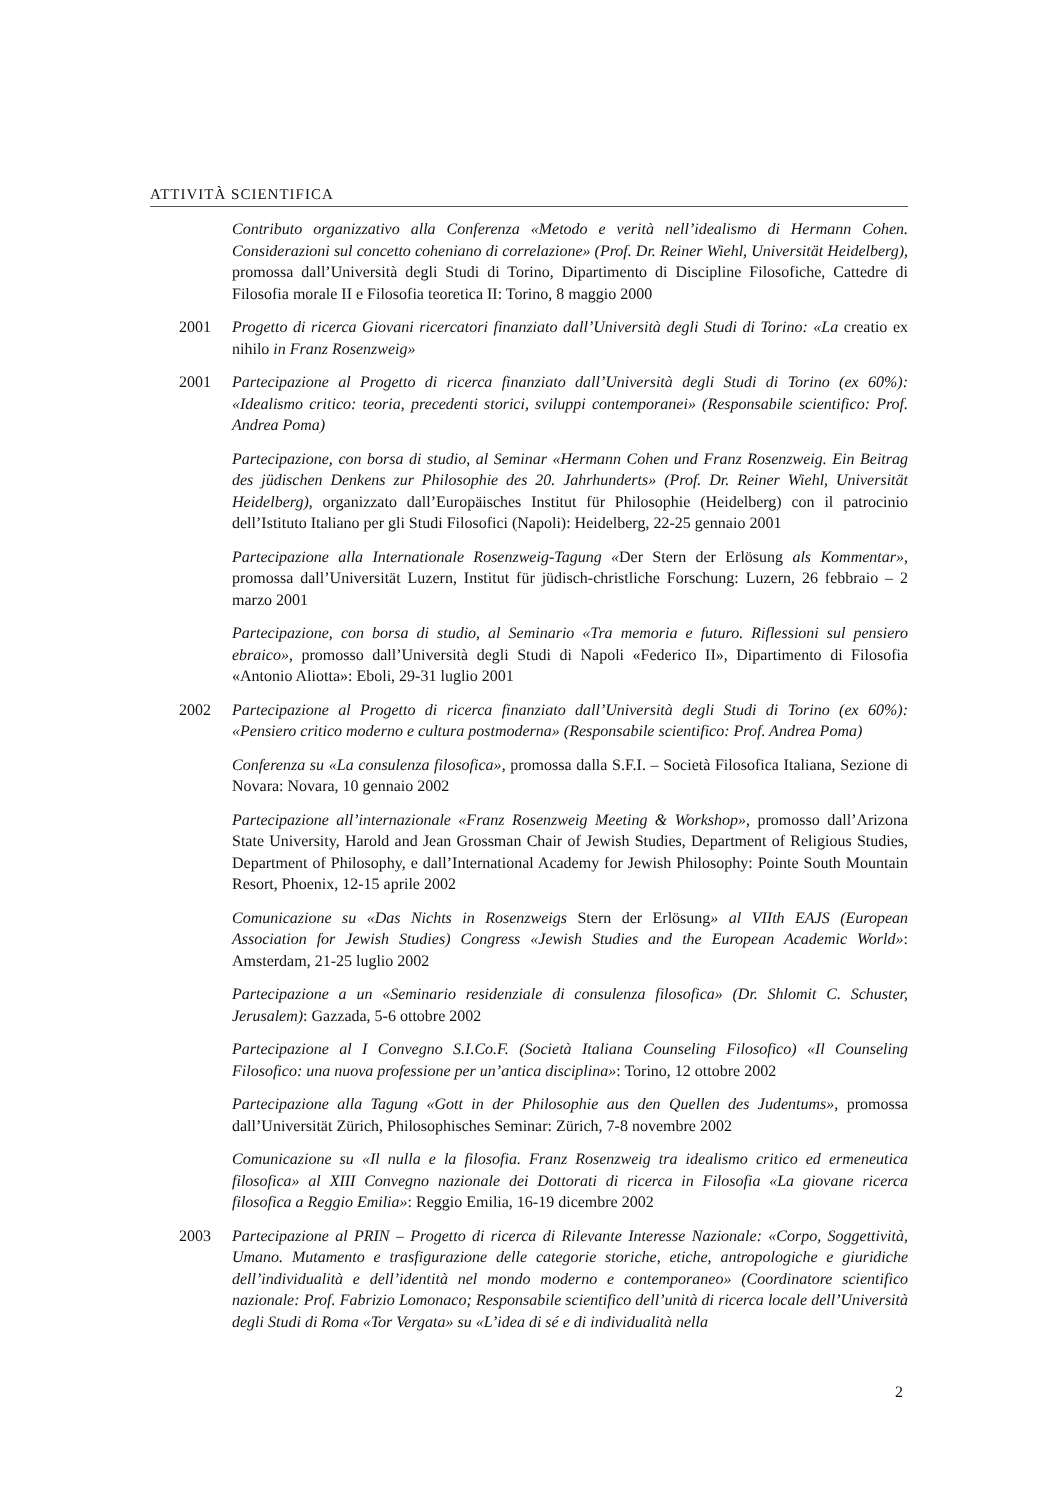ATTIVITÀ SCIENTIFICA
Contributo organizzativo alla Conferenza «Metodo e verità nell’idealismo di Hermann Cohen. Considerazioni sul concetto coheniano di correlazione» (Prof. Dr. Reiner Wiehl, Universität Heidelberg), promossa dall’Università degli Studi di Torino, Dipartimento di Discipline Filosofiche, Cattedre di Filosofia morale II e Filosofia teoretica II: Torino, 8 maggio 2000
2001 Progetto di ricerca Giovani ricercatori finanziato dall’Università degli Studi di Torino: «La creatio ex nihilo in Franz Rosenzweig»
2001 Partecipazione al Progetto di ricerca finanziato dall’Università degli Studi di Torino (ex 60%): «Idealismo critico: teoria, precedenti storici, sviluppi contemporanei» (Responsabile scientifico: Prof. Andrea Poma)
Partecipazione, con borsa di studio, al Seminar «Hermann Cohen und Franz Rosenzweig. Ein Beitrag des jüdischen Denkens zur Philosophie des 20. Jahrhunderts» (Prof. Dr. Reiner Wiehl, Universität Heidelberg), organizzato dall’Europäisches Institut für Philosophie (Heidelberg) con il patrocinio dell’Istituto Italiano per gli Studi Filosofici (Napoli): Heidelberg, 22-25 gennaio 2001
Partecipazione alla Internationale Rosenzweig-Tagung «Der Stern der Erlösung als Kommentar», promossa dall’Universität Luzern, Institut für jüdisch-christliche Forschung: Luzern, 26 febbraio – 2 marzo 2001
Partecipazione, con borsa di studio, al Seminario «Tra memoria e futuro. Riflessioni sul pensiero ebraico», promosso dall’Università degli Studi di Napoli «Federico II», Dipartimento di Filosofia «Antonio Aliotta»: Eboli, 29-31 luglio 2001
2002 Partecipazione al Progetto di ricerca finanziato dall’Università degli Studi di Torino (ex 60%): «Pensiero critico moderno e cultura postmoderna» (Responsabile scientifico: Prof. Andrea Poma)
Conferenza su «La consulenza filosofica», promossa dalla S.F.I. – Società Filosofica Italiana, Sezione di Novara: Novara, 10 gennaio 2002
Partecipazione all’internazionale «Franz Rosenzweig Meeting & Workshop», promosso dall’Arizona State University, Harold and Jean Grossman Chair of Jewish Studies, Department of Religious Studies, Department of Philosophy, e dall’International Academy for Jewish Philosophy: Pointe South Mountain Resort, Phoenix, 12-15 aprile 2002
Comunicazione su «Das Nichts in Rosenzweigs Stern der Erlösung» al VIIth EAJS (European Association for Jewish Studies) Congress «Jewish Studies and the European Academic World»: Amsterdam, 21-25 luglio 2002
Partecipazione a un «Seminario residenziale di consulenza filosofica» (Dr. Shlomit C. Schuster, Jerusalem): Gazzada, 5-6 ottobre 2002
Partecipazione al I Convegno S.I.Co.F. (Società Italiana Counseling Filosofico) «Il Counseling Filosofico: una nuova professione per un’antica disciplina»: Torino, 12 ottobre 2002
Partecipazione alla Tagung «Gott in der Philosophie aus den Quellen des Judentums», promossa dall’Universität Zürich, Philosophisches Seminar: Zürich, 7-8 novembre 2002
Comunicazione su «Il nulla e la filosofia. Franz Rosenzweig tra idealismo critico ed ermeneutica filosofica» al XIII Convegno nazionale dei Dottorati di ricerca in Filosofia «La giovane ricerca filosofica a Reggio Emilia»: Reggio Emilia, 16-19 dicembre 2002
2003 Partecipazione al PRIN – Progetto di ricerca di Rilevante Interesse Nazionale: «Corpo, Soggettività, Umano. Mutamento e trasfigurazione delle categorie storiche, etiche, antropologiche e giuridiche dell’individualità e dell’identità nel mondo moderno e contemporaneo» (Coordinatore scientifico nazionale: Prof. Fabrizio Lomonaco; Responsabile scientifico dell’unità di ricerca locale dell’Università degli Studi di Roma «Tor Vergata» su «L’idea di sé e di individualità nella
2